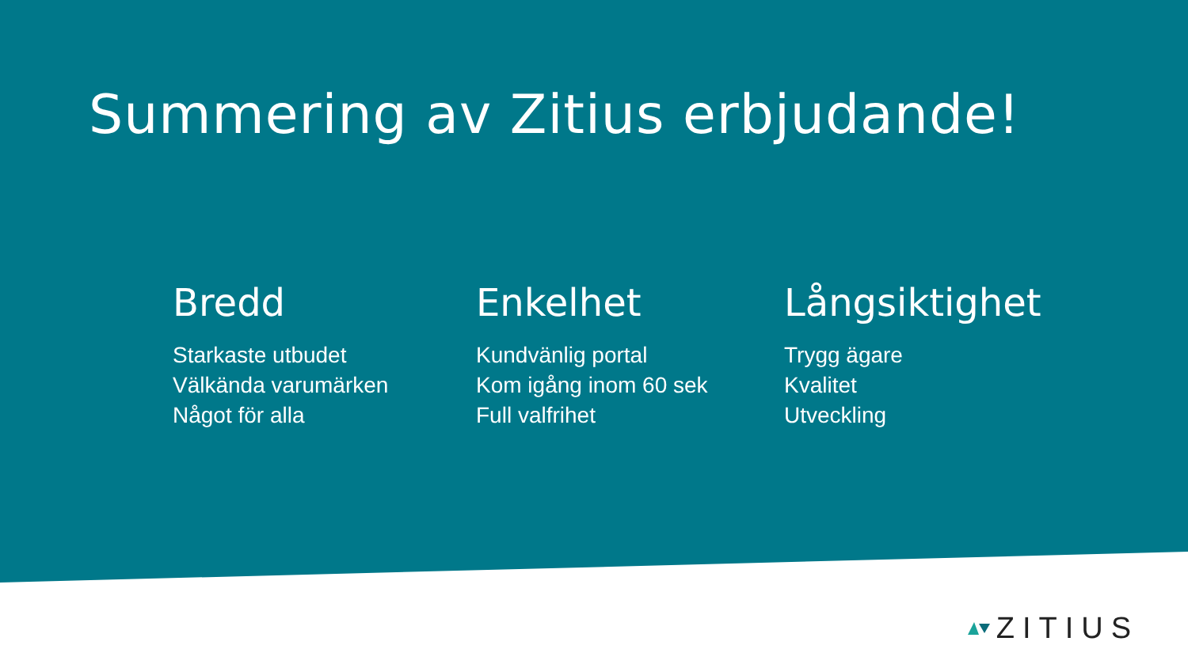Summering av Zitius erbjudande!
Bredd
Starkaste utbudet
Välkända varumärken
Något för alla
Enkelhet
Kundvänlig portal
Kom igång inom 60 sek
Full valfrihet
Långsiktighet
Trygg ägare
Kvalitet
Utveckling
ZITIUS